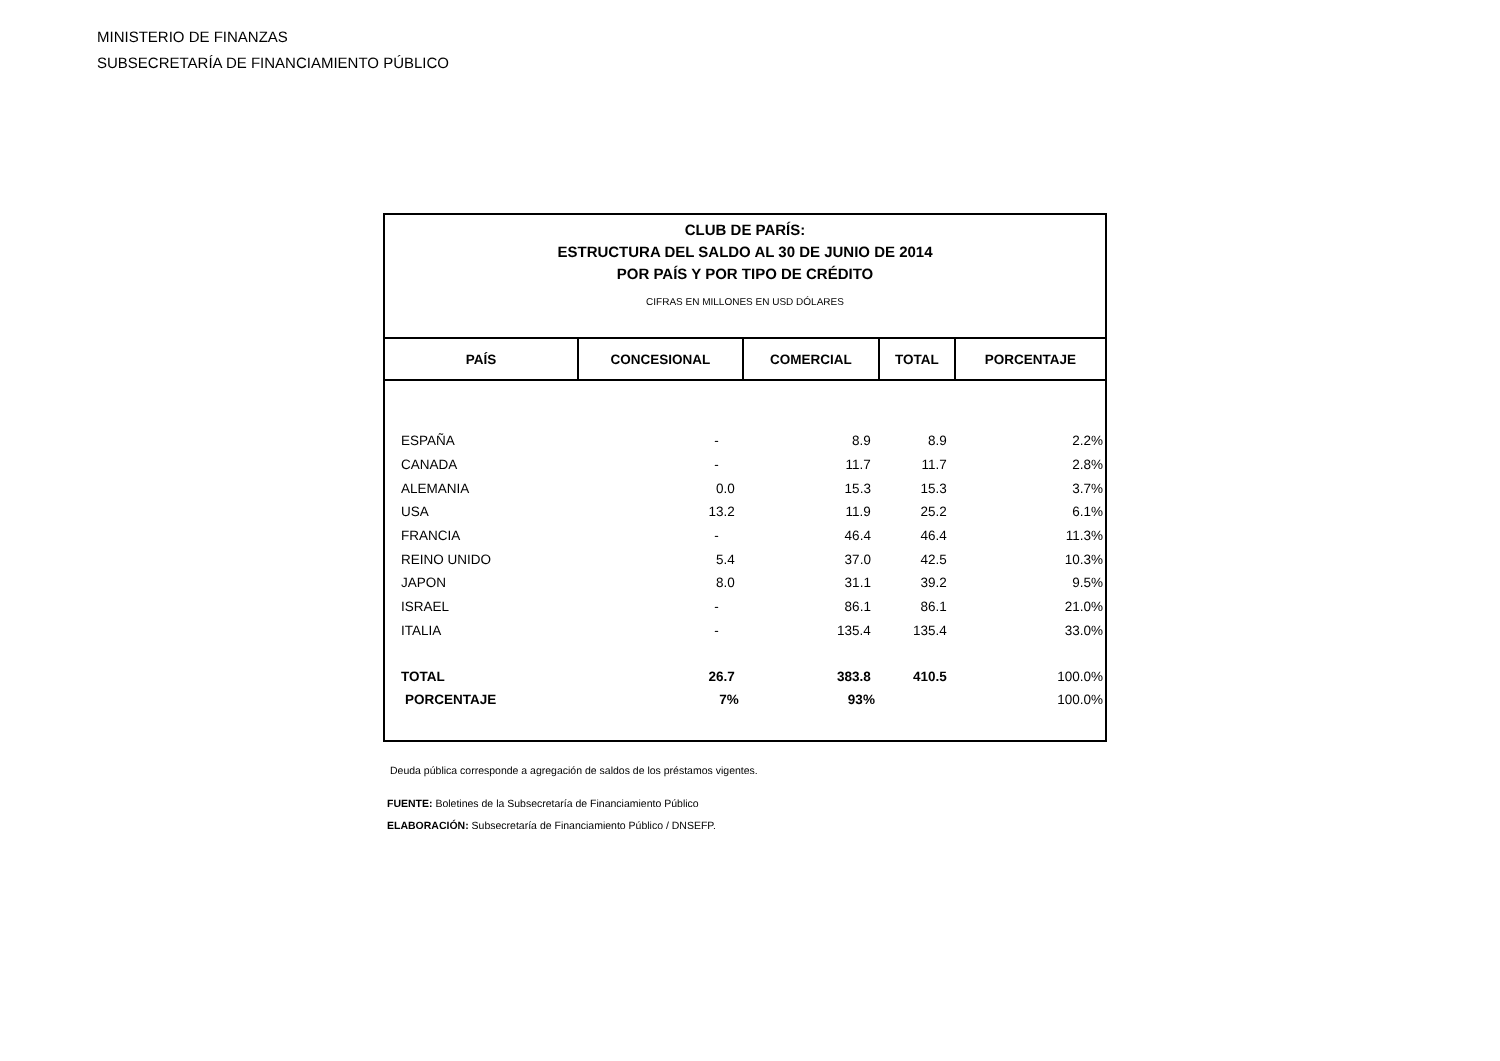MINISTERIO DE FINANZAS
SUBSECRETARÍA DE FINANCIAMIENTO PÚBLICO
| CLUB DE PARÍS: ESTRUCTURA DEL SALDO AL 30 DE JUNIO DE 2014 POR PAÍS Y POR TIPO DE CRÉDITO CIFRAS EN MILLONES EN USD DÓLARES | | | | |
| PAÍS | CONCESIONAL | COMERCIAL | TOTAL | PORCENTAJE |
| ESPAÑA | - | 8.9 | 8.9 | 2.2% |
| CANADA | - | 11.7 | 11.7 | 2.8% |
| ALEMANIA | 0.0 | 15.3 | 15.3 | 3.7% |
| USA | 13.2 | 11.9 | 25.2 | 6.1% |
| FRANCIA | - | 46.4 | 46.4 | 11.3% |
| REINO UNIDO | 5.4 | 37.0 | 42.5 | 10.3% |
| JAPON | 8.0 | 31.1 | 39.2 | 9.5% |
| ISRAEL | - | 86.1 | 86.1 | 21.0% |
| ITALIA | - | 135.4 | 135.4 | 33.0% |
| TOTAL | 26.7 | 383.8 | 410.5 | 100.0% |
| PORCENTAJE | 7% | 93% | | 100.0% |
Deuda pública corresponde a agregación de saldos de los préstamos vigentes.
FUENTE: Boletines de la Subsecretaría de Financiamiento Público
ELABORACIÓN: Subsecretaría de Financiamiento Público / DNSEFP.